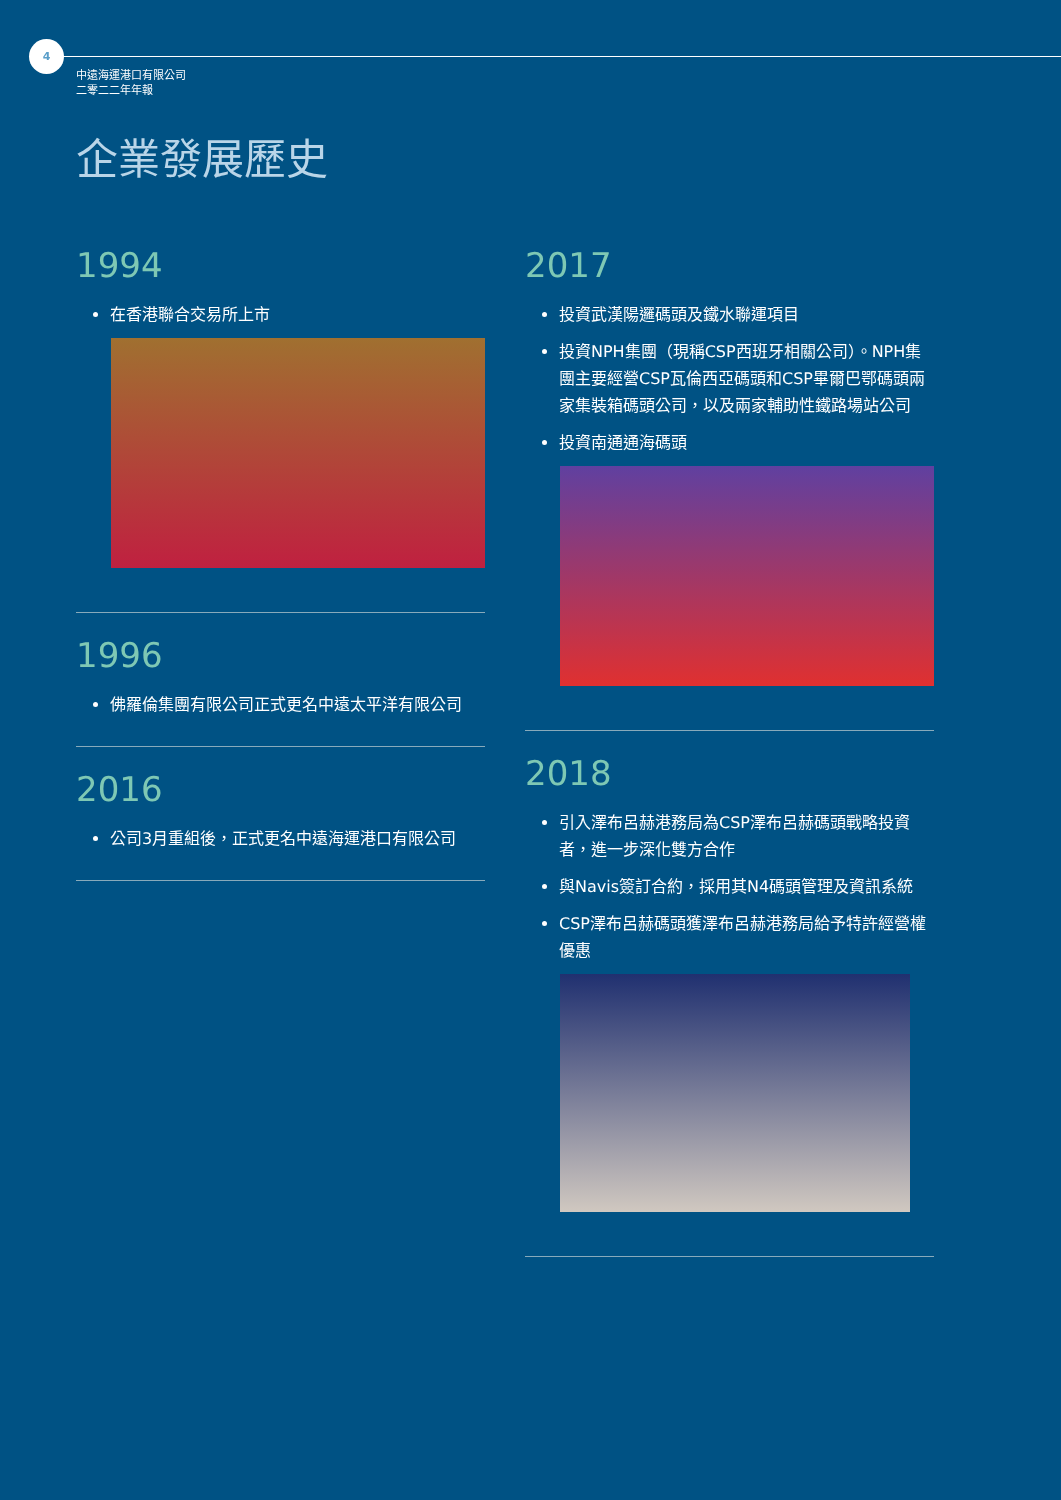4
中遠海運港口有限公司
二零二二年年報
企業發展歷史
1994
在香港聯合交易所上市
1996
佛羅倫集團有限公司正式更名中遠太平洋有限公司
2016
公司3月重組後，正式更名中遠海運港口有限公司
2017
投資武漢陽邏碼頭及鐵水聯運項目
投資NPH集團（現稱CSP西班牙相關公司）。NPH集團主要經營CSP瓦倫西亞碼頭和CSP畢爾巴鄂碼頭兩家集裝箱碼頭公司，以及兩家輔助性鐵路場站公司
投資南通通海碼頭
2018
引入澤布呂赫港務局為CSP澤布呂赫碼頭戰略投資者，進一步深化雙方合作
與Navis簽訂合約，採用其N4碼頭管理及資訊系統
CSP澤布呂赫碼頭獲澤布呂赫港務局給予特許經營權優惠